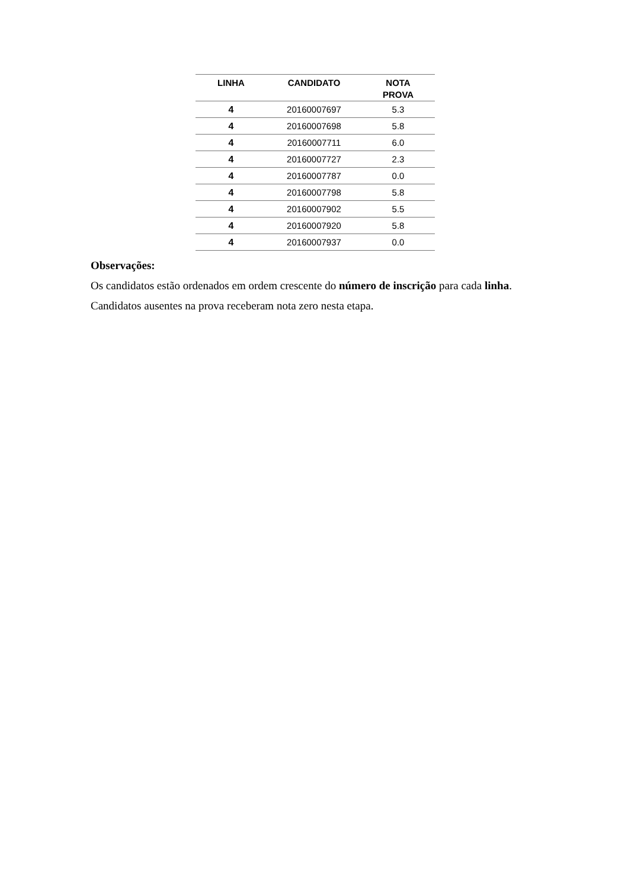| LINHA | CANDIDATO | NOTA PROVA |
| --- | --- | --- |
| 4 | 20160007697 | 5.3 |
| 4 | 20160007698 | 5.8 |
| 4 | 20160007711 | 6.0 |
| 4 | 20160007727 | 2.3 |
| 4 | 20160007787 | 0.0 |
| 4 | 20160007798 | 5.8 |
| 4 | 20160007902 | 5.5 |
| 4 | 20160007920 | 5.8 |
| 4 | 20160007937 | 0.0 |
Observações:
Os candidatos estão ordenados em ordem crescente do número de inscrição para cada linha.
Candidatos ausentes na prova receberam nota zero nesta etapa.